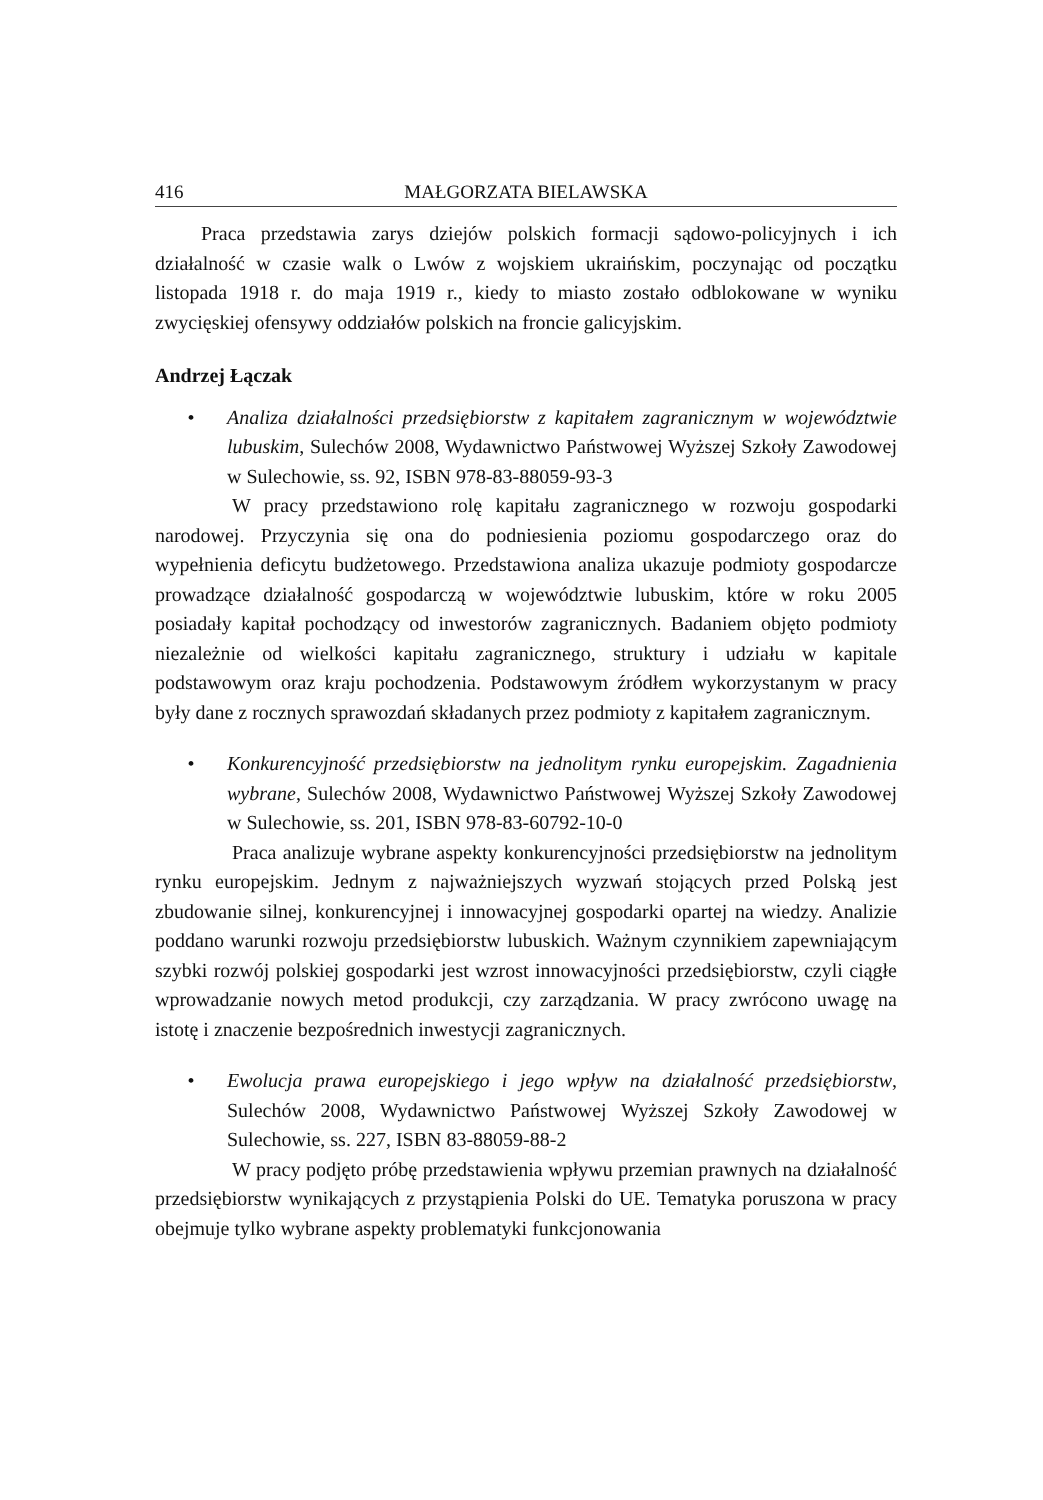416 MAŁGORZATA BIELAWSKA
Praca przedstawia zarys dziejów polskich formacji sądowo-policyjnych i ich działalność w czasie walk o Lwów z wojskiem ukraińskim, poczynając od początku listopada 1918 r. do maja 1919 r., kiedy to miasto zostało odblokowane w wyniku zwycięskiej ofensywy oddziałów polskich na froncie galicyjskim.
Andrzej Łączak
• Analiza działalności przedsiębiorstw z kapitałem zagranicznym w województwie lubuskim, Sulechów 2008, Wydawnictwo Państwowej Wyższej Szkoły Zawodowej w Sulechowie, ss. 92, ISBN 978-83-88059-93-3
W pracy przedstawiono rolę kapitału zagranicznego w rozwoju gospodarki narodowej. Przyczynia się ona do podniesienia poziomu gospodarczego oraz do wypełnienia deficytu budżetowego. Przedstawiona analiza ukazuje podmioty gospodarcze prowadzące działalność gospodarczą w województwie lubuskim, które w roku 2005 posiadały kapitał pochodzący od inwestorów zagranicznych. Badaniem objęto podmioty niezależnie od wielkości kapitału zagranicznego, struktury i udziału w kapitale podstawowym oraz kraju pochodzenia. Podstawowym źródłem wykorzystanym w pracy były dane z rocznych sprawozdań składanych przez podmioty z kapitałem zagranicznym.
• Konkurencyjność przedsiębiorstw na jednolitym rynku europejskim. Zagadnienia wybrane, Sulechów 2008, Wydawnictwo Państwowej Wyższej Szkoły Zawodowej w Sulechowie, ss. 201, ISBN 978-83-60792-10-0
Praca analizuje wybrane aspekty konkurencyjności przedsiębiorstw na jednolitym rynku europejskim. Jednym z najważniejszych wyzwań stojących przed Polską jest zbudowanie silnej, konkurencyjnej i innowacyjnej gospodarki opartej na wiedzy. Analizie poddano warunki rozwoju przedsiębiorstw lubuskich. Ważnym czynnikiem zapewniającym szybki rozwój polskiej gospodarki jest wzrost innowacyjności przedsiębiorstw, czyli ciągłe wprowadzanie nowych metod produkcji, czy zarządzania. W pracy zwrócono uwagę na istotę i znaczenie bezpośrednich inwestycji zagranicznych.
• Ewolucja prawa europejskiego i jego wpływ na działalność przedsiębiorstw, Sulechów 2008, Wydawnictwo Państwowej Wyższej Szkoły Zawodowej w Sulechowie, ss. 227, ISBN 83-88059-88-2
W pracy podjęto próbę przedstawienia wpływu przemian prawnych na działalność przedsiębiorstw wynikających z przystąpienia Polski do UE. Tematyka poruszona w pracy obejmuje tylko wybrane aspekty problematyki funkcjonowania